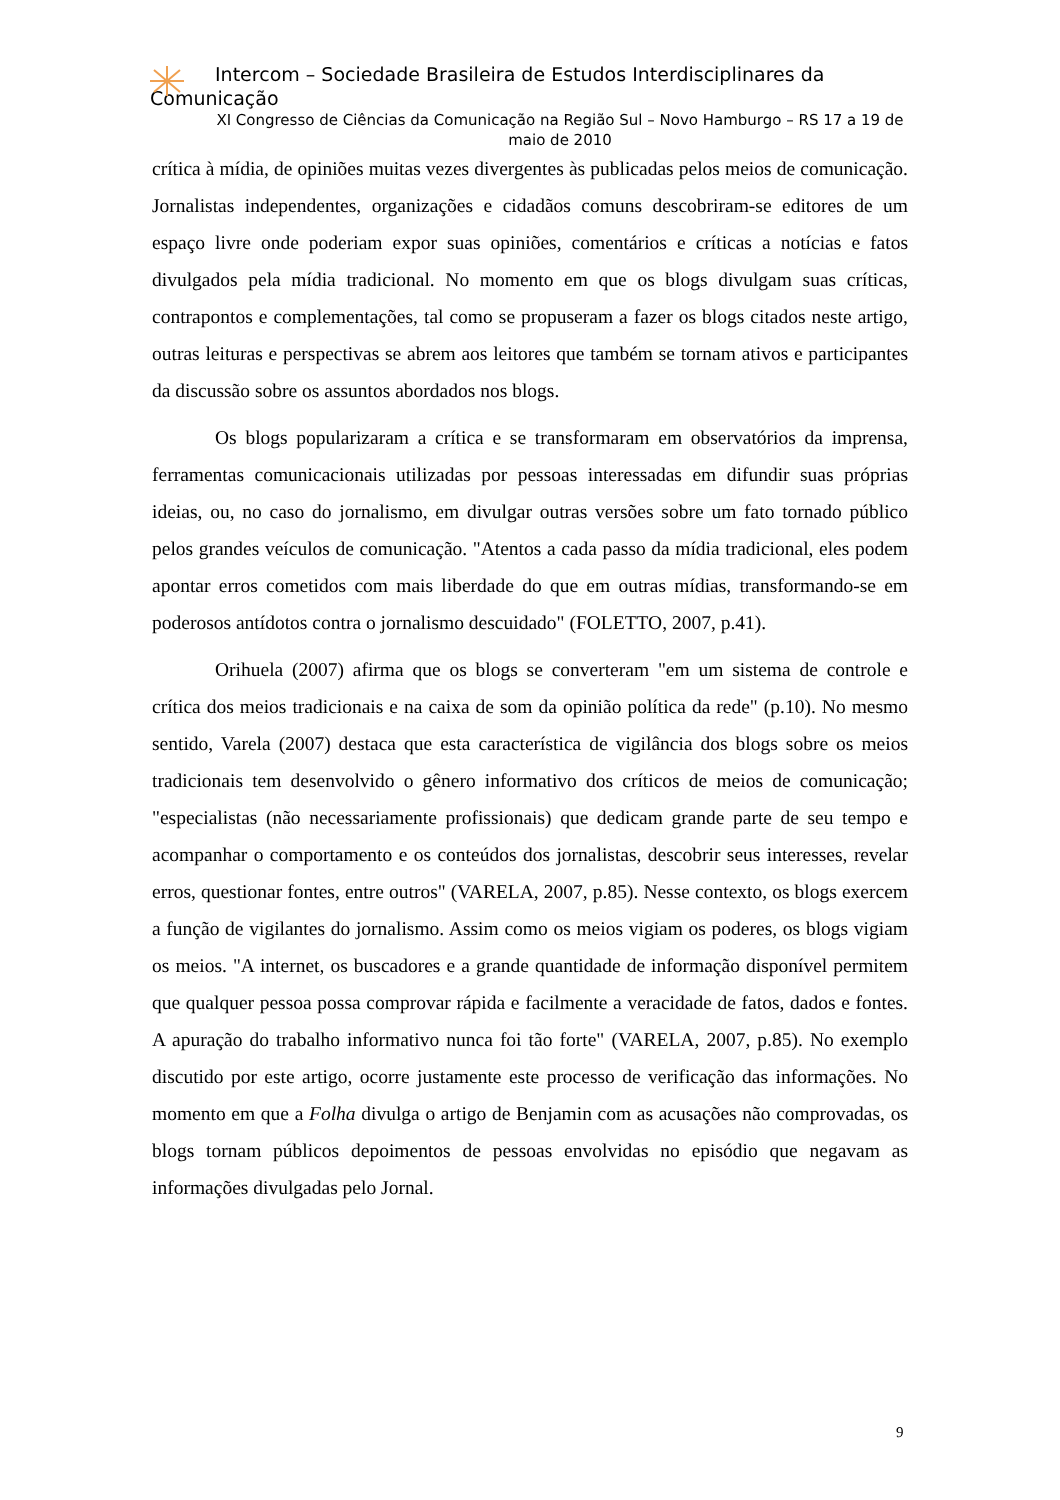Intercom – Sociedade Brasileira de Estudos Interdisciplinares da
Comunicação
XI Congresso de Ciências da Comunicação na Região Sul – Novo Hamburgo – RS 17 a 19 de maio de 2010
crítica à mídia, de opiniões muitas vezes divergentes às publicadas pelos meios de comunicação. Jornalistas independentes, organizações e cidadãos comuns descobriram-se editores de um espaço livre onde poderiam expor suas opiniões, comentários e críticas a notícias e fatos divulgados pela mídia tradicional. No momento em que os blogs divulgam suas críticas, contrapontos e complementações, tal como se propuseram a fazer os blogs citados neste artigo, outras leituras e perspectivas se abrem aos leitores que também se tornam ativos e participantes da discussão sobre os assuntos abordados nos blogs.
Os blogs popularizaram a crítica e se transformaram em observatórios da imprensa, ferramentas comunicacionais utilizadas por pessoas interessadas em difundir suas próprias ideias, ou, no caso do jornalismo, em divulgar outras versões sobre um fato tornado público pelos grandes veículos de comunicação. "Atentos a cada passo da mídia tradicional, eles podem apontar erros cometidos com mais liberdade do que em outras mídias, transformando-se em poderosos antídotos contra o jornalismo descuidado" (FOLETTO, 2007, p.41).
Orihuela (2007) afirma que os blogs se converteram "em um sistema de controle e crítica dos meios tradicionais e na caixa de som da opinião política da rede" (p.10). No mesmo sentido, Varela (2007) destaca que esta característica de vigilância dos blogs sobre os meios tradicionais tem desenvolvido o gênero informativo dos críticos de meios de comunicação; "especialistas (não necessariamente profissionais) que dedicam grande parte de seu tempo e acompanhar o comportamento e os conteúdos dos jornalistas, descobrir seus interesses, revelar erros, questionar fontes, entre outros" (VARELA, 2007, p.85). Nesse contexto, os blogs exercem a função de vigilantes do jornalismo. Assim como os meios vigiam os poderes, os blogs vigiam os meios. "A internet, os buscadores e a grande quantidade de informação disponível permitem que qualquer pessoa possa comprovar rápida e facilmente a veracidade de fatos, dados e fontes. A apuração do trabalho informativo nunca foi tão forte" (VARELA, 2007, p.85). No exemplo discutido por este artigo, ocorre justamente este processo de verificação das informações. No momento em que a Folha divulga o artigo de Benjamin com as acusações não comprovadas, os blogs tornam públicos depoimentos de pessoas envolvidas no episódio que negavam as informações divulgadas pelo Jornal.
9